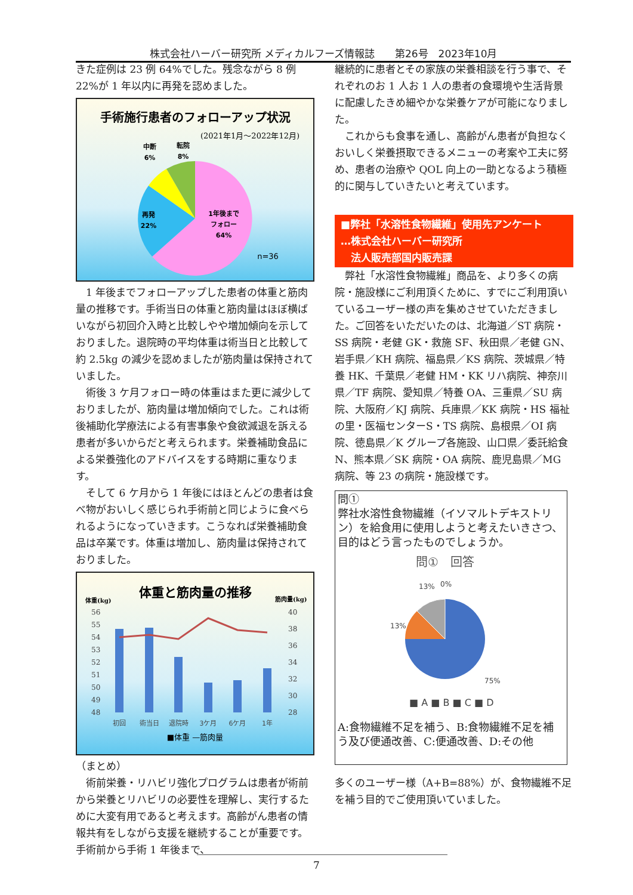株式会社ハーバー研究所 メディカルフーズ情報誌　　第26号　2023年10月
きた症例は 23 例 64%でした。残念ながら 8 例22%が 1 年以内に再発を認めました。
手術施行患者のフォローアップ状況
(2021年1月～2022年12月)
中断
6%
転院
8%
再発
22%
1年後まで
フォロー
64%
n=36
1 年後までフォローアップした患者の体重と筋肉量の推移です。手術当日の体重と筋肉量はほぼ横ばいながら初回介入時と比較しやや増加傾向を示しておりました。退院時の平均体重は術当日と比較して約 2.5kg の減少を認めましたが筋肉量は保持されていました。
術後 3 ケ月フォロー時の体重はまた更に減少しておりましたが、筋肉量は増加傾向でした。これは術後補助化学療法による有害事象や食欲減退を訴える患者が多いからだと考えられます。栄養補助食品による栄養強化のアドバイスをする時期に重なります。
そして 6 ケ月から 1 年後にはほとんどの患者は食べ物がおいしく感じられ手術前と同じように食べられるようになっていきます。こうなれば栄養補助食品は卒業です。体重は増加し、筋肉量は保持されておりました。
体重と筋肉量の推移
体重(kg)
筋肉量(kg)
56
55
54
53
52
51
50
49
48
40
38
36
34
32
30
28
初回
術当日
退院時
3ケ月
6ケ月
1年
■体重 —筋肉量
（まとめ）
術前栄養・リハビリ強化プログラムは患者が術前から栄養とリハビリの必要性を理解し、実行するために大変有用であると考えます。高齢がん患者の情報共有をしながら支援を継続することが重要です。手術前から手術 1 年後まで、
継続的に患者とその家族の栄養相談を行う事で、それぞれのお 1 人お 1 人の患者の食環境や生活背景に配慮したきめ細やかな栄養ケアが可能になりました。
これからも食事を通し、高齢がん患者が負担なくおいしく栄養摂取できるメニューの考案や工夫に努め、患者の治療や QOL 向上の一助となるよう積極的に関与していきたいと考えています。
■弊社「水溶性食物繊維」使用先アンケート
…株式会社ハーバー研究所
　法人販売部国内販売課
弊社「水溶性食物繊維」商品を、より多くの病院・施設様にご利用頂くために、すでにご利用頂いているユーザー様の声を集めさせていただきました。ご回答をいただいたのは、北海道／ST 病院・SS 病院・老健 GK・救施 SF、秋田県／老健 GN、岩手県／KH 病院、福島県／KS 病院、茨城県／特養 HK、千葉県／老健 HM・KK リハ病院、神奈川県／TF 病院、愛知県／特養 OA、三重県／SU 病院、大阪府／KJ 病院、兵庫県／KK 病院・HS 福祉の里・医福センターS・TS 病院、島根県／OI 病院、徳島県／K グループ各施設、山口県／委託給食 N、熊本県／SK 病院・OA 病院、鹿児島県／MG 病院、等 23 の病院・施設様です。
問①
弊社水溶性食物繊維（イソマルトデキストリン）を給食用に使用しようと考えたいきさつ、目的はどう言ったものでしょうか。
問①　回答
13%
0%
13%
75%
■ A ■ B ■ C ■ D
A:食物繊維不足を補う、B:食物繊維不足を補う及び便通改善、C:便通改善、D:その他
多くのユーザー様（A+B=88%）が、食物繊維不足を補う目的でご使用頂いていました。
7